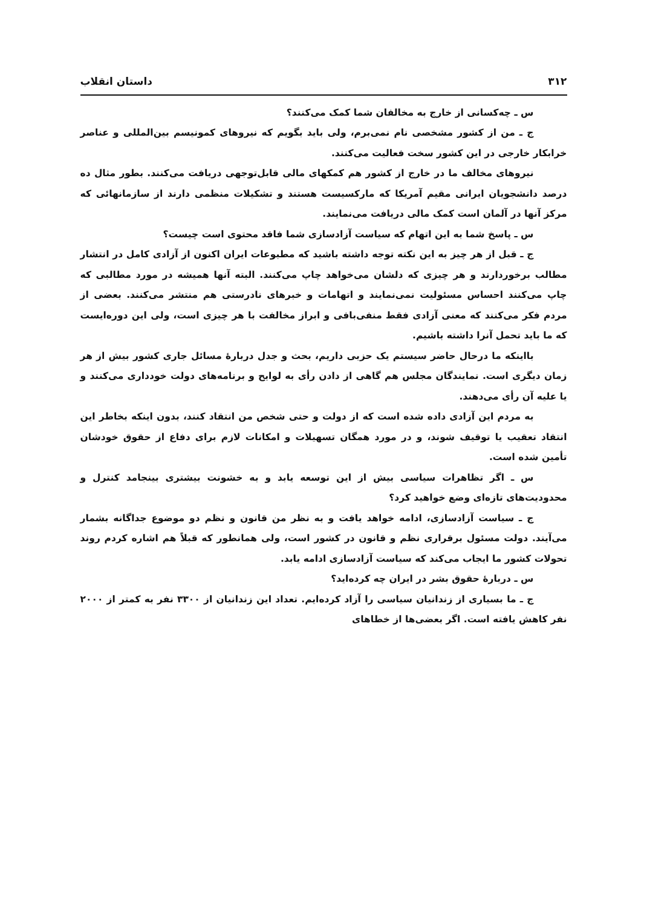۳۱۲ داستان انقلاب
س ـ چه‌کسانی از خارج به مخالفان شما کمک می‌کنند؟
ج ـ من از کشور مشخصی نام نمی‌برم، ولی باید بگویم که نیروهای کمونیسم بین‌المللی و عناصر خرابکار خارجی در این کشور سخت فعالیت می‌کنند.
نیروهای مخالف ما در خارج از کشور هم کمکهای مالی قابل‌توجهی دریافت می‌کنند. بطور مثال ده درصد دانشجویان ایرانی مقیم آمریکا که مارکسیست هستند و تشکیلات منظمی دارند از سازمانهائی که مرکز آنها در آلمان است کمک مالی دریافت می‌نمایند.
س ـ پاسخ شما به این اتهام که سیاست آزادسازی شما فاقد محتوی است چیست؟
ج ـ قبل از هر چیز به این نکته توجه داشته باشید که مطبوعات ایران اکنون از آزادی کامل در انتشار مطالب برخوردارند و هر چیزی که دلشان می‌خواهد چاپ می‌کنند. البته آنها همیشه در مورد مطالبی که چاپ می‌کنند احساس مسئولیت نمی‌نمایند و اتهامات و خبرهای نادرستی هم منتشر می‌کنند. بعضی از مردم فکر می‌کنند که معنی آزادی فقط منفی‌بافی و ابراز مخالفت با هر چیزی است، ولی این دوره‌ایست که ما باید تحمل آنرا داشته باشیم.
بااینکه ما درحال حاضر سیستم یک حزبی داریم، بحث و جدل دربارهٔ مسائل جاری کشور بیش از هر زمان دیگری است. نمایندگان مجلس هم گاهی از دادن رأی به لوایح و برنامه‌های دولت خودداری می‌کنند و یا علیه آن رأی می‌دهند.
به مردم این آزادی داده شده است که از دولت و حتی شخص من انتقاد کنند، بدون اینکه بخاطر این انتقاد تعقیب یا توقیف شوند، و در مورد همگان تسهیلات و امکانات لازم برای دفاع از حقوق خودشان تأمین شده است.
س ـ اگر تظاهرات سیاسی بیش از این توسعه یابد و به خشونت بیشتری بینجامد کنترل و محدودیت‌های تازه‌ای وضع خواهید کرد؟
ج ـ سیاست آزادسازی، ادامه خواهد یافت و به نظر من قانون و نظم دو موضوع جداگانه بشمار می‌آیند. دولت مسئول برقراری نظم و قانون در کشور است، ولی همانطور که قبلاً هم اشاره کردم روند تحولات کشور ما ایجاب می‌کند که سیاست آزادسازی ادامه یابد.
س ـ دربارهٔ حقوق بشر در ایران چه کرده‌اید؟
ج ـ ما بسیاری از زندانیان سیاسی را آزاد کرده‌ایم. تعداد این زندانیان از ۳۳۰۰ نفر به کمتر از ۲۰۰۰ نفر کاهش یافته است. اگر بعضی‌ها از خطاهای